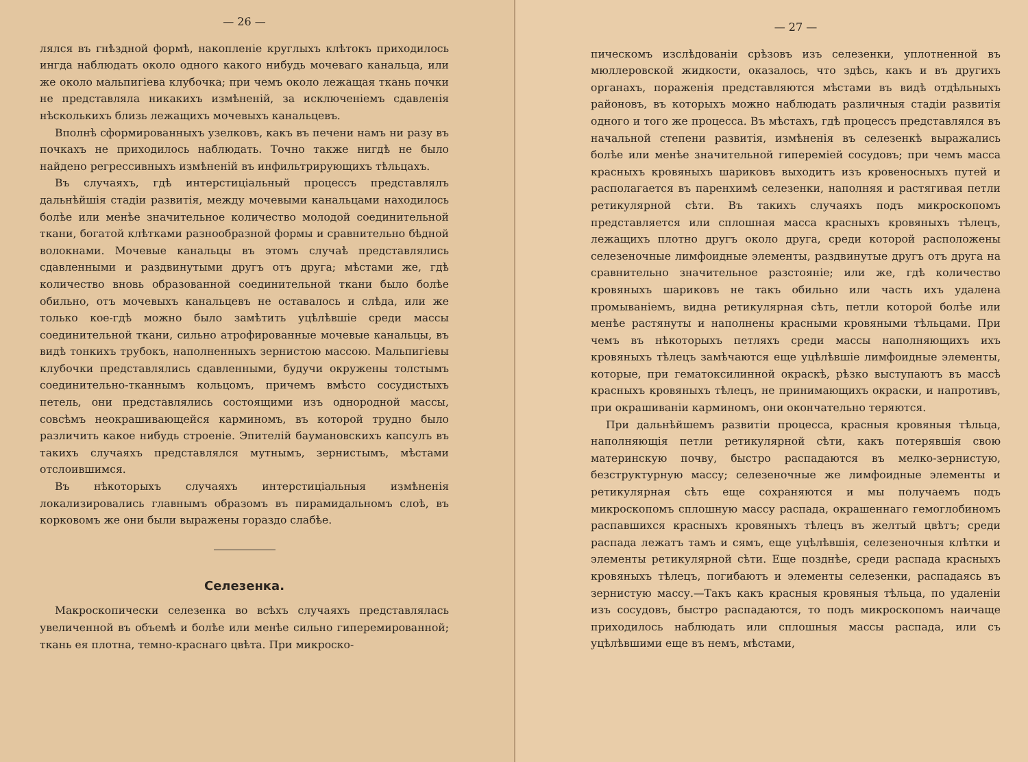— 26 —
лялся въ гнѣздной формѣ, накопленіе круглыхъ клѣтокъ приходилось ингда наблюдать около одного какого нибудь мочеваго канальца, или же около мальпигіева клубочка; при чемъ около лежащая ткань почки не представляла никакихъ измѣненій, за исключеніемъ сдавленія нѣсколькихъ близь лежащихъ мочевыхъ канальцевъ.
Вполнѣ сформированныхъ узелковъ, какъ въ печени намъ ни разу въ почкахъ не приходилось наблюдать. Точно также нигдѣ не было найдено регрессивныхъ измѣненій въ инфильтрирующихъ тѣльцахъ.
Въ случаяхъ, гдѣ интерстиціальный процессъ представлялъ дальнѣйшія стадіи развитія, между мочевыми канальцами находилось болѣе или менѣе значительное количество молодой соединительной ткани, богатой клѣтками разнообразной формы и сравнительно бѣдной волокнами. Мочевые канальцы въ этомъ случаѣ представлялись сдавленными и раздвинутыми другъ отъ друга; мѣстами же, гдѣ количество вновь образованной соединительной ткани было болѣе обильно, отъ мочевыхъ канальцевъ не оставалось и слѣда, или же только кое-гдѣ можно было замѣтить уцѣлѣвшіе среди массы соединительной ткани, сильно атрофированные мочевые канальцы, въ видѣ тонкихъ трубокъ, наполненныхъ зернистою массою. Мальпигіевы клубочки представлялись сдавленными, будучи окружены толстымъ соединительно-тканнымъ кольцомъ, причемъ вмѣсто сосудистыхъ петель, они представлялись состоящими изъ однородной массы, совсѣмъ неокрашивающейся карминомъ, въ которой трудно было различить какое нибудь строеніе. Эпителій баумановскихъ капсулъ въ такихъ случаяхъ представлялся мутнымъ, зернистымъ, мѣстами отслоившимся.
Въ нѣкоторыхъ случаяхъ интерстиціальныя измѣненія локализировались главнымъ образомъ въ пирамидальномъ слоѣ, въ корковомъ же они были выражены гораздо слабѣе.
Селезенка.
Макроскопически селезенка во всѣхъ случаяхъ представлялась увеличенной въ объемѣ и болѣе или менѣе сильно гиперемированной; ткань ея плотна, темно-краснаго цвѣта. При микроско-
— 27 —
пическомъ изслѣдованіи срѣзовъ изъ селезенки, уплотненной въ мюллеровской жидкости, оказалось, что здѣсь, какъ и въ другихъ органахъ, пораженія представляются мѣстами въ видѣ отдѣльныхъ районовъ, въ которыхъ можно наблюдать различныя стадіи развитія одного и того же процесса. Въ мѣстахъ, гдѣ процессъ представлялся въ начальной степени развитія, измѣненія въ селезенкѣ выражались болѣе или менѣе значительной гиперемiей сосудовъ; при чемъ масса красныхъ кровяныхъ шариковъ выходитъ изъ кровеносныхъ путей и располагается въ паренхимѣ селезенки, наполняя и растягивая петли ретикулярной сѣти. Въ такихъ случаяхъ подъ микроскопомъ представляется или сплошная масса красныхъ кровяныхъ тѣлецъ, лежащихъ плотно другъ около друга, среди которой расположены селезеночные лимфоидные элементы, раздвинутые другъ отъ друга на сравнительно значительное разстояніе; или же, гдѣ количество кровяныхъ шариковъ не такъ обильно или часть ихъ удалена промываніемъ, видна ретикулярная сѣть, петли которой болѣе или менѣе растянуты и наполнены красными кровяными тѣльцами. При чемъ въ нѣкоторыхъ петляхъ среди массы наполняющихъ ихъ кровяныхъ тѣлецъ замѣчаются еще уцѣлѣвшіе лимфоидные элементы, которые, при гематоксилинной окраскѣ, рѣзко выступаютъ въ массѣ красныхъ кровяныхъ тѣлецъ, не принимающихъ окраски, и напротивъ, при окрашиваніи карминомъ, они окончательно теряются.
При дальнѣйшемъ развитіи процесса, красныя кровяныя тѣльца, наполняющія петли ретикулярной сѣти, какъ потерявшія свою материнскую почву, быстро распадаются въ мелко-зернистую, безструктурную массу; селезеночные же лимфоидные элементы и ретикулярная сѣть еще сохраняются и мы получаемъ подъ микроскопомъ сплошную массу распада, окрашеннаго гемоглобиномъ распавшихся красныхъ кровяныхъ тѣлецъ въ желтый цвѣтъ; среди распада лежатъ тамъ и сямъ, еще уцѣлѣвшія, селезеночныя клѣтки и элементы ретикулярной сѣти. Еще позднѣе, среди распада красныхъ кровяныхъ тѣлецъ, погибаютъ и элементы селезенки, распадаясь въ зернистую массу.—Такъ какъ красныя кровяныя тѣльца, по удаленіи изъ сосудовъ, быстро распадаются, то подъ микроскопомъ наичаще приходилось наблюдать или сплошныя массы распада, или съ уцѣлѣвшими еще въ немъ, мѣстами,